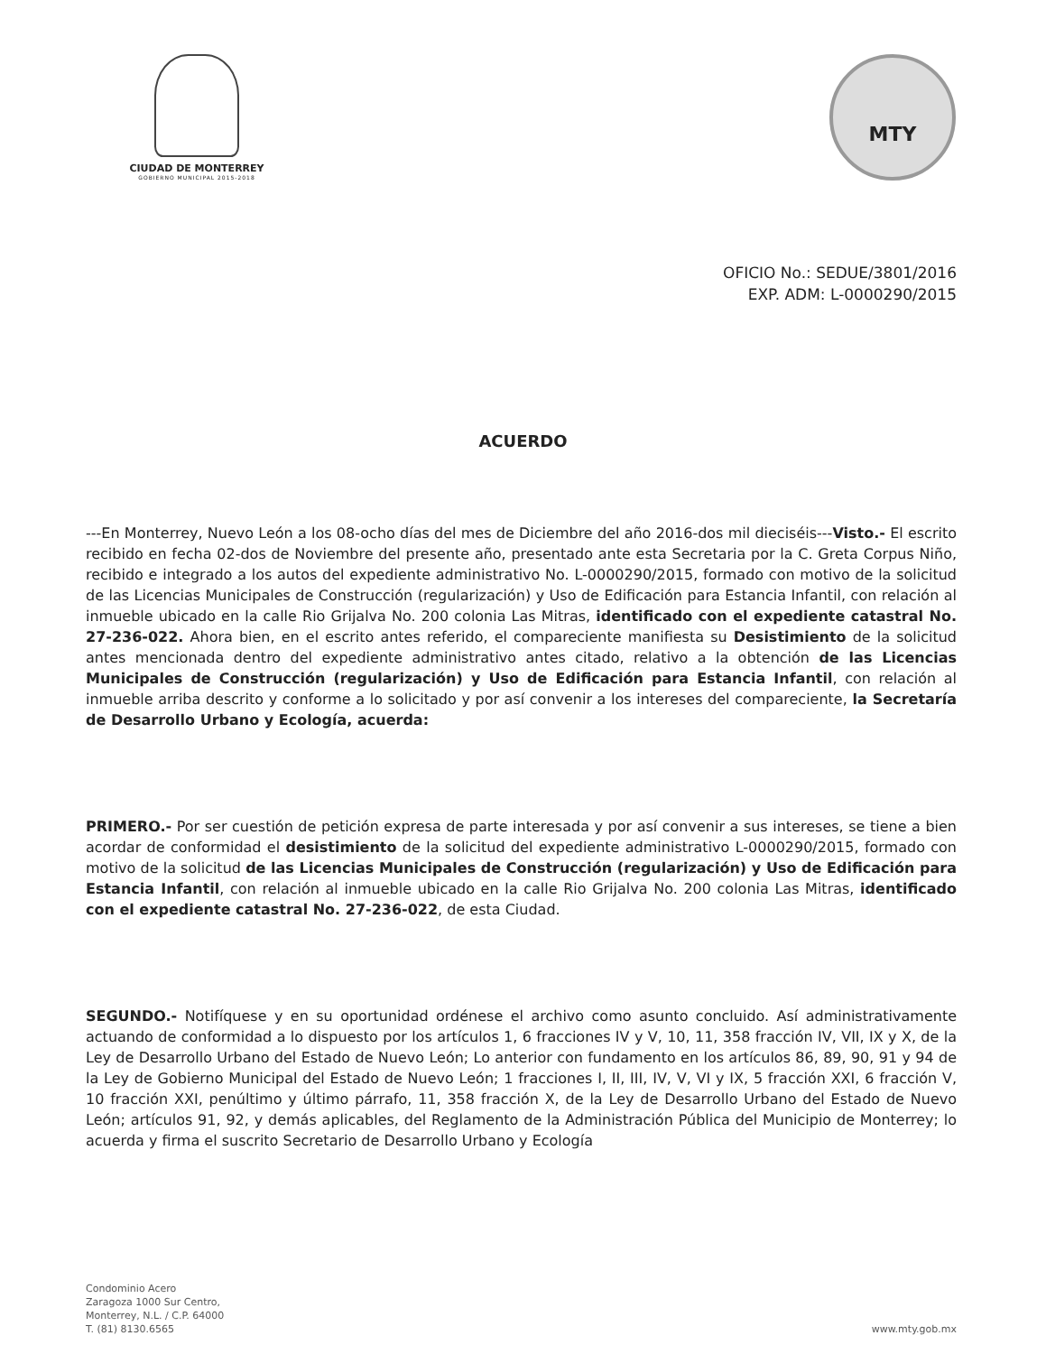CIUDAD DE MONTERREY
GOBIERNO MUNICIPAL 2015-2018
MTY
OFICIO No.: SEDUE/3801/2016
EXP. ADM: L-0000290/2015
ACUERDO
---En Monterrey, Nuevo León a los 08-ocho días del mes de Diciembre del año 2016-dos mil dieciséis---Visto.- El escrito recibido en fecha 02-dos de Noviembre del presente año, presentado ante esta Secretaria por la C. Greta Corpus Niño, recibido e integrado a los autos del expediente administrativo No. L-0000290/2015, formado con motivo de la solicitud de las Licencias Municipales de Construcción (regularización) y Uso de Edificación para Estancia Infantil, con relación al inmueble ubicado en la calle Rio Grijalva No. 200 colonia Las Mitras, identificado con el expediente catastral No. 27-236-022. Ahora bien, en el escrito antes referido, el compareciente manifiesta su Desistimiento de la solicitud antes mencionada dentro del expediente administrativo antes citado, relativo a la obtención de las Licencias Municipales de Construcción (regularización) y Uso de Edificación para Estancia Infantil, con relación al inmueble arriba descrito y conforme a lo solicitado y por así convenir a los intereses del compareciente, la Secretaría de Desarrollo Urbano y Ecología, acuerda:
PRIMERO.- Por ser cuestión de petición expresa de parte interesada y por así convenir a sus intereses, se tiene a bien acordar de conformidad el desistimiento de la solicitud del expediente administrativo L-0000290/2015, formado con motivo de la solicitud de las Licencias Municipales de Construcción (regularización) y Uso de Edificación para Estancia Infantil, con relación al inmueble ubicado en la calle Rio Grijalva No. 200 colonia Las Mitras, identificado con el expediente catastral No. 27-236-022, de esta Ciudad.
SEGUNDO.- Notifíquese y en su oportunidad ordénese el archivo como asunto concluido. Así administrativamente actuando de conformidad a lo dispuesto por los artículos 1, 6 fracciones IV y V, 10, 11, 358 fracción IV, VII, IX y X, de la Ley de Desarrollo Urbano del Estado de Nuevo León; Lo anterior con fundamento en los artículos 86, 89, 90, 91 y 94 de la Ley de Gobierno Municipal del Estado de Nuevo León; 1 fracciones I, II, III, IV, V, VI y IX, 5 fracción XXI, 6 fracción V, 10 fracción XXI, penúltimo y último párrafo, 11, 358 fracción X, de la Ley de Desarrollo Urbano del Estado de Nuevo León; artículos 91, 92, y demás aplicables, del Reglamento de la Administración Pública del Municipio de Monterrey; lo acuerda y firma el suscrito Secretario de Desarrollo Urbano y Ecología
Condominio Acero
Zaragoza 1000 Sur Centro,
Monterrey, N.L. / C.P. 64000
T. (81) 8130.6565
www.mty.gob.mx